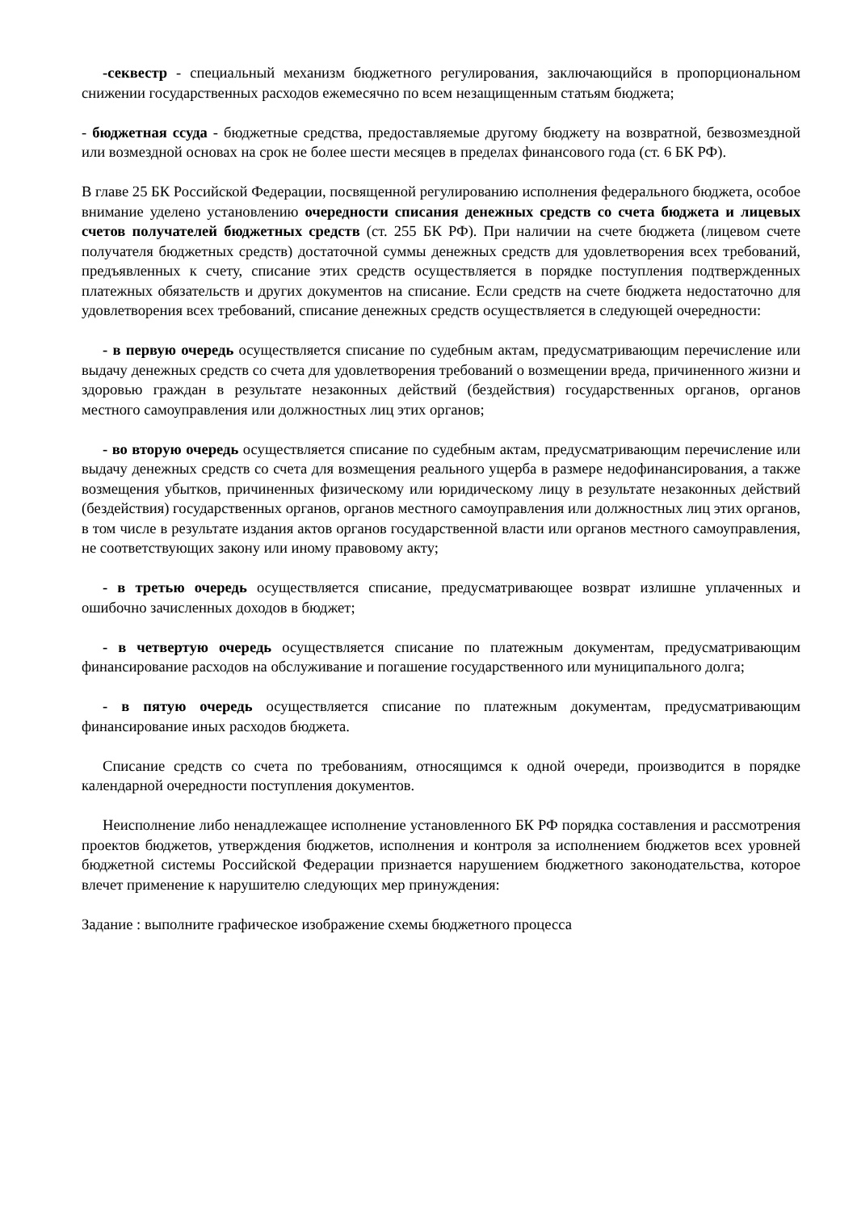-секвестр - специальный механизм бюджетного регулирования, заключающийся в пропорциональном снижении государственных расходов ежемесячно по всем незащищенным статьям бюджета;
- бюджетная ссуда - бюджетные средства, предоставляемые другому бюджету на возвратной, безвозмездной или возмездной основах на срок не более шести месяцев в пределах финансового года (ст. 6 БК РФ).
В главе 25 БК Российской Федерации, посвященной регулированию исполнения федерального бюджета, особое внимание уделено установлению очередности списания денежных средств со счета бюджета и лицевых счетов получателей бюджетных средств (ст. 255 БК РФ). При наличии на счете бюджета (лицевом счете получателя бюджетных средств) достаточной суммы денежных средств для удовлетворения всех требований, предъявленных к счету, списание этих средств осуществляется в порядке поступления подтвержденных платежных обязательств и других документов на списание. Если средств на счете бюджета недостаточно для удовлетворения всех требований, списание денежных средств осуществляется в следующей очередности:
- в первую очередь осуществляется списание по судебным актам, предусматривающим перечисление или выдачу денежных средств со счета для удовлетворения требований о возмещении вреда, причиненного жизни и здоровью граждан в результате незаконных действий (бездействия) государственных органов, органов местного самоуправления или должностных лиц этих органов;
- во вторую очередь осуществляется списание по судебным актам, предусматривающим перечисление или выдачу денежных средств со счета для возмещения реального ущерба в размере недофинансирования, а также возмещения убытков, причиненных физическому или юридическому лицу в результате незаконных действий (бездействия) государственных органов, органов местного самоуправления или должностных лиц этих органов, в том числе в результате издания актов органов государственной власти или органов местного самоуправления, не соответствующих закону или иному правовому акту;
- в третью очередь осуществляется списание, предусматривающее возврат излишне уплаченных и ошибочно зачисленных доходов в бюджет;
- в четвертую очередь осуществляется списание по платежным документам, предусматривающим финансирование расходов на обслуживание и погашение государственного или муниципального долга;
- в пятую очередь осуществляется списание по платежным документам, предусматривающим финансирование иных расходов бюджета.
Списание средств со счета по требованиям, относящимся к одной очереди, производится в порядке календарной очередности поступления документов.
Неисполнение либо ненадлежащее исполнение установленного БК РФ порядка составления и рассмотрения проектов бюджетов, утверждения бюджетов, исполнения и контроля за исполнением бюджетов всех уровней бюджетной системы Российской Федерации признается нарушением бюджетного законодательства, которое влечет применение к нарушителю следующих мер принуждения:
Задание : выполните графическое изображение схемы бюджетного процесса